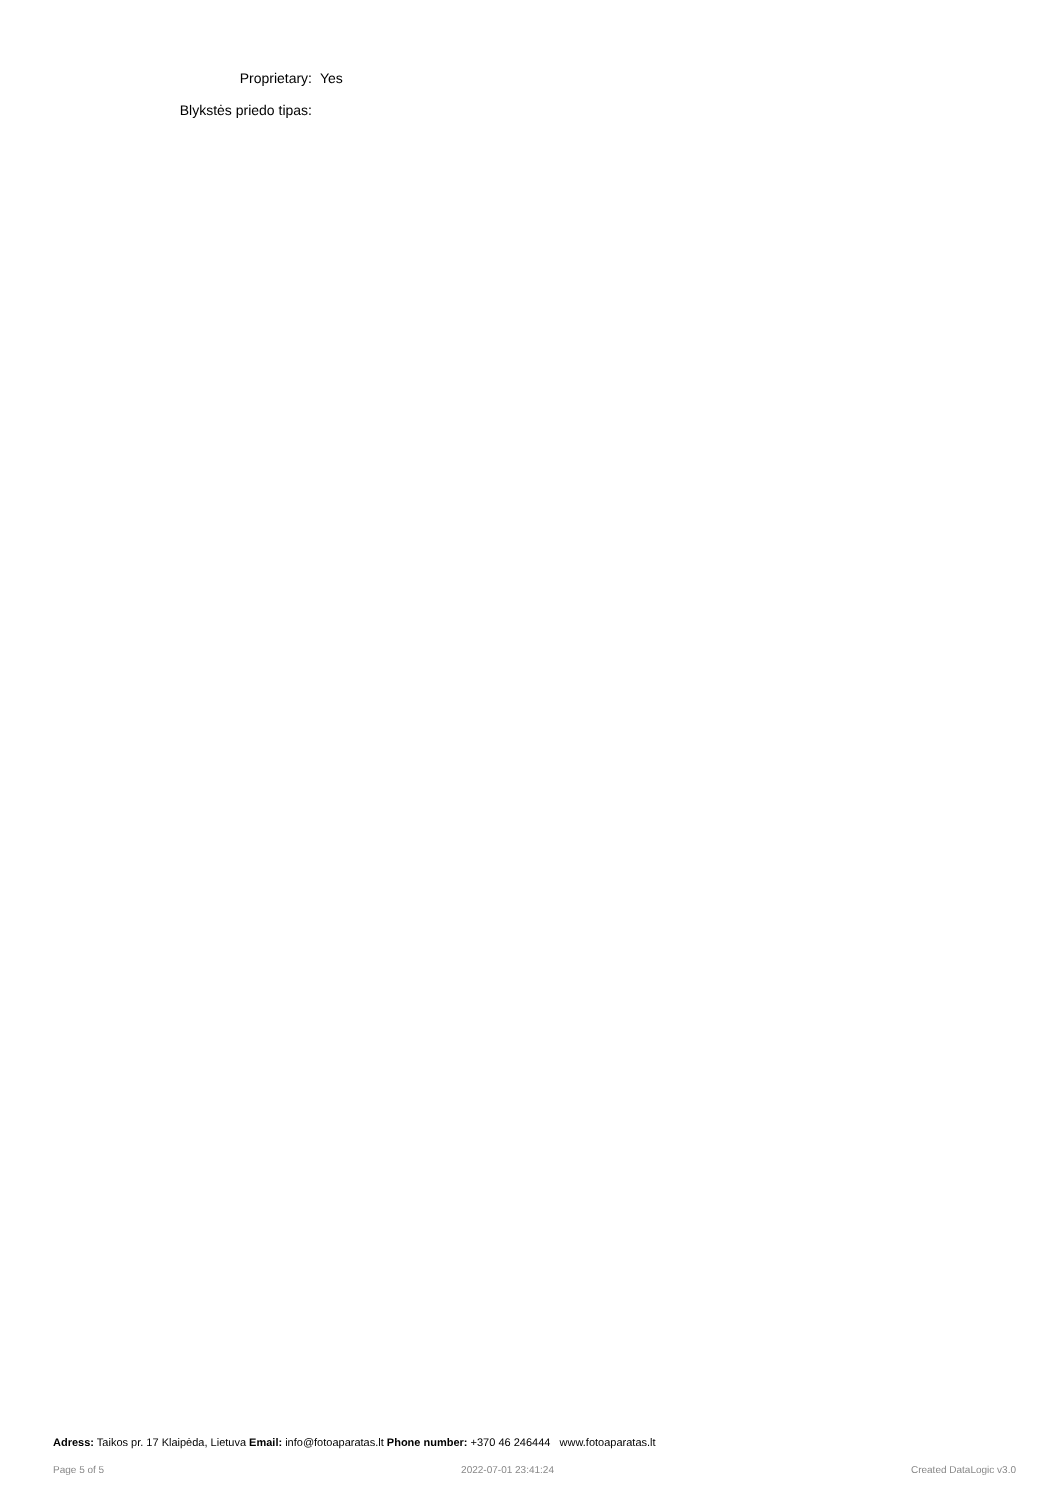| Proprietary: | Yes |
| Blykstės priedo tipas: | |
Adress: Taikos pr. 17 Klaipėda, Lietuva Email: info@fotoaparatas.lt Phone number: +370 46 246444 www.fotoaparatas.lt
Page 5 of 5 2022-07-01 23:41:24 Created DataLogic v3.0